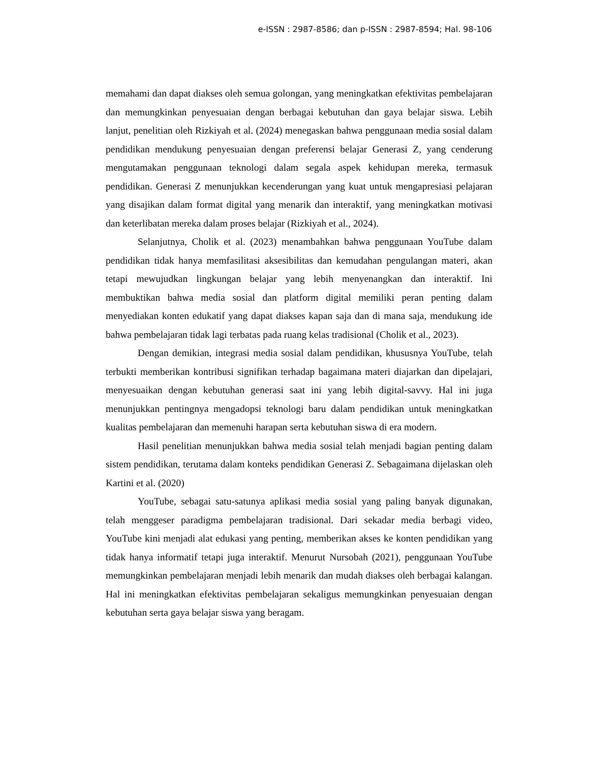e-ISSN : 2987-8586; dan p-ISSN : 2987-8594; Hal. 98-106
memahami dan dapat diakses oleh semua golongan, yang meningkatkan efektivitas pembelajaran dan memungkinkan penyesuaian dengan berbagai kebutuhan dan gaya belajar siswa. Lebih lanjut, penelitian oleh Rizkiyah et al. (2024) menegaskan bahwa penggunaan media sosial dalam pendidikan mendukung penyesuaian dengan preferensi belajar Generasi Z, yang cenderung mengutamakan penggunaan teknologi dalam segala aspek kehidupan mereka, termasuk pendidikan. Generasi Z menunjukkan kecenderungan yang kuat untuk mengapresiasi pelajaran yang disajikan dalam format digital yang menarik dan interaktif, yang meningkatkan motivasi dan keterlibatan mereka dalam proses belajar (Rizkiyah et al., 2024).
Selanjutnya, Cholik et al. (2023) menambahkan bahwa penggunaan YouTube dalam pendidikan tidak hanya memfasilitasi aksesibilitas dan kemudahan pengulangan materi, akan tetapi mewujudkan lingkungan belajar yang lebih menyenangkan dan interaktif. Ini membuktikan bahwa media sosial dan platform digital memiliki peran penting dalam menyediakan konten edukatif yang dapat diakses kapan saja dan di mana saja, mendukung ide bahwa pembelajaran tidak lagi terbatas pada ruang kelas tradisional (Cholik et al., 2023).
Dengan demikian, integrasi media sosial dalam pendidikan, khususnya YouTube, telah terbukti memberikan kontribusi signifikan terhadap bagaimana materi diajarkan dan dipelajari, menyesuaikan dengan kebutuhan generasi saat ini yang lebih digital-savvy. Hal ini juga menunjukkan pentingnya mengadopsi teknologi baru dalam pendidikan untuk meningkatkan kualitas pembelajaran dan memenuhi harapan serta kebutuhan siswa di era modern.
Hasil penelitian menunjukkan bahwa media sosial telah menjadi bagian penting dalam sistem pendidikan, terutama dalam konteks pendidikan Generasi Z. Sebagaimana dijelaskan oleh Kartini et al. (2020)
YouTube, sebagai satu-satunya aplikasi media sosial yang paling banyak digunakan, telah menggeser paradigma pembelajaran tradisional. Dari sekadar media berbagi video, YouTube kini menjadi alat edukasi yang penting, memberikan akses ke konten pendidikan yang tidak hanya informatif tetapi juga interaktif. Menurut Nursobah (2021), penggunaan YouTube memungkinkan pembelajaran menjadi lebih menarik dan mudah diakses oleh berbagai kalangan. Hal ini meningkatkan efektivitas pembelajaran sekaligus memungkinkan penyesuaian dengan kebutuhan serta gaya belajar siswa yang beragam.